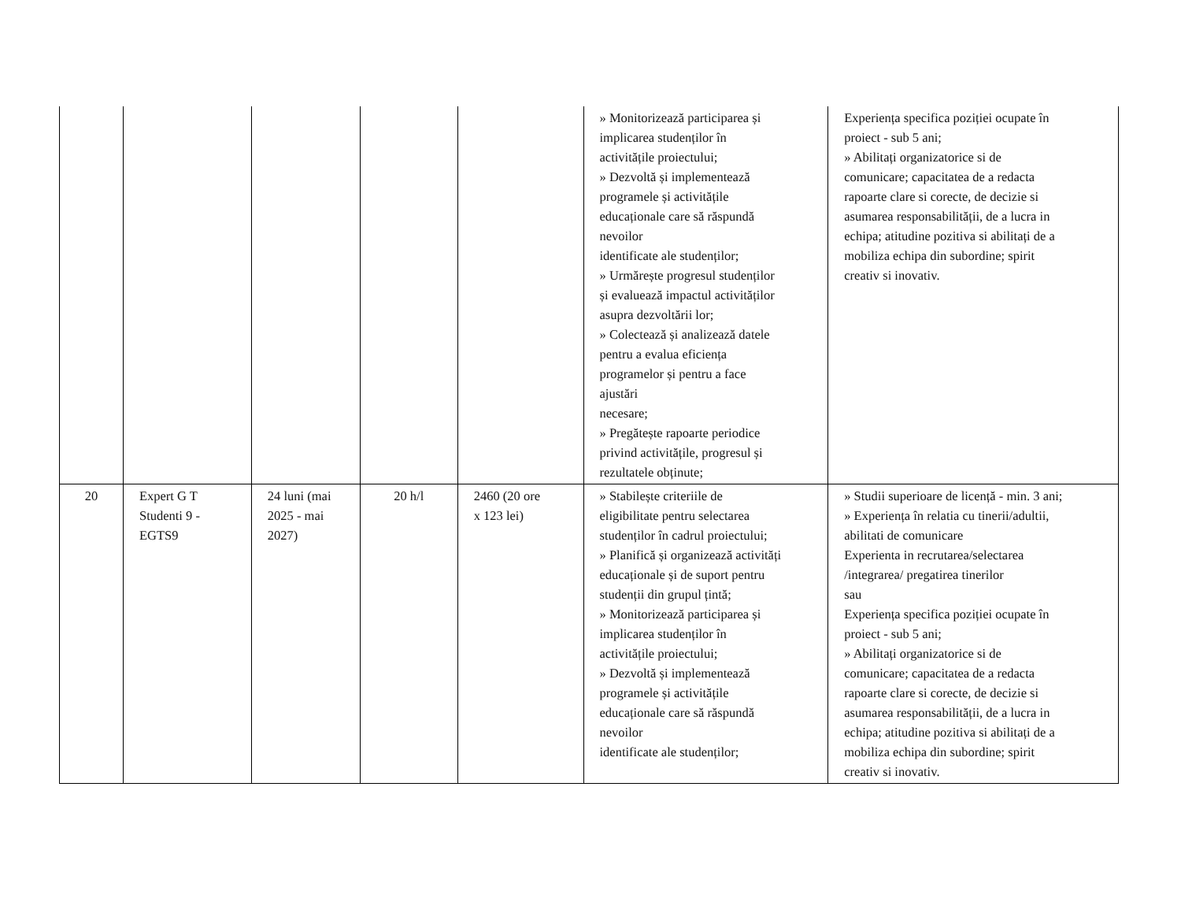| | | | | | » Monitorizează participarea și implicarea studenților în activitățile proiectului; » Dezvoltă și implementează programele și activitățile educaționale care să răspundă nevoilor identificate ale studenților; » Urmărește progresul studenților și evaluează impactul activităților asupra dezvoltării lor; » Colectează și analizează datele pentru a evalua eficiența programelor și pentru a face ajustări necesare; » Pregătește rapoarte periodice privind activitățile, progresul și rezultatele obținute; | Experiența specifica poziției ocupate în proiect - sub 5 ani; » Abilitați organizatorice si de comunicare; capacitatea de a redacta rapoarte clare si corecte, de decizie si asumarea responsabilității, de a lucra in echipa; atitudine pozitiva si abilitați de a mobiliza echipa din subordine; spirit creativ si inovativ. |
| 20 | Expert G T Studenti 9 - EGTS9 | 24 luni (mai 2025 - mai 2027) | 20 h/l | 2460 (20 ore x 123 lei) | » Stabilește criteriile de eligibilitate pentru selectarea studenților în cadrul proiectului; » Planifică și organizează activități educaționale și de suport pentru studenții din grupul țintă; » Monitorizează participarea și implicarea studenților în activitățile proiectului; » Dezvoltă și implementează programele și activitățile educaționale care să răspundă nevoilor identificate ale studenților; | » Studii superioare de licență - min. 3 ani; » Experiența în relatia cu tinerii/adultii, abilitati de comunicare Experienta in recrutarea/selectarea /integrarea/ pregatirea tinerilor sau Experiența specifica poziției ocupate în proiect - sub 5 ani; » Abilitați organizatorice si de comunicare; capacitatea de a redacta rapoarte clare si corecte, de decizie si asumarea responsabilității, de a lucra in echipa; atitudine pozitiva si abilitați de a mobiliza echipa din subordine; spirit creativ si inovativ. |